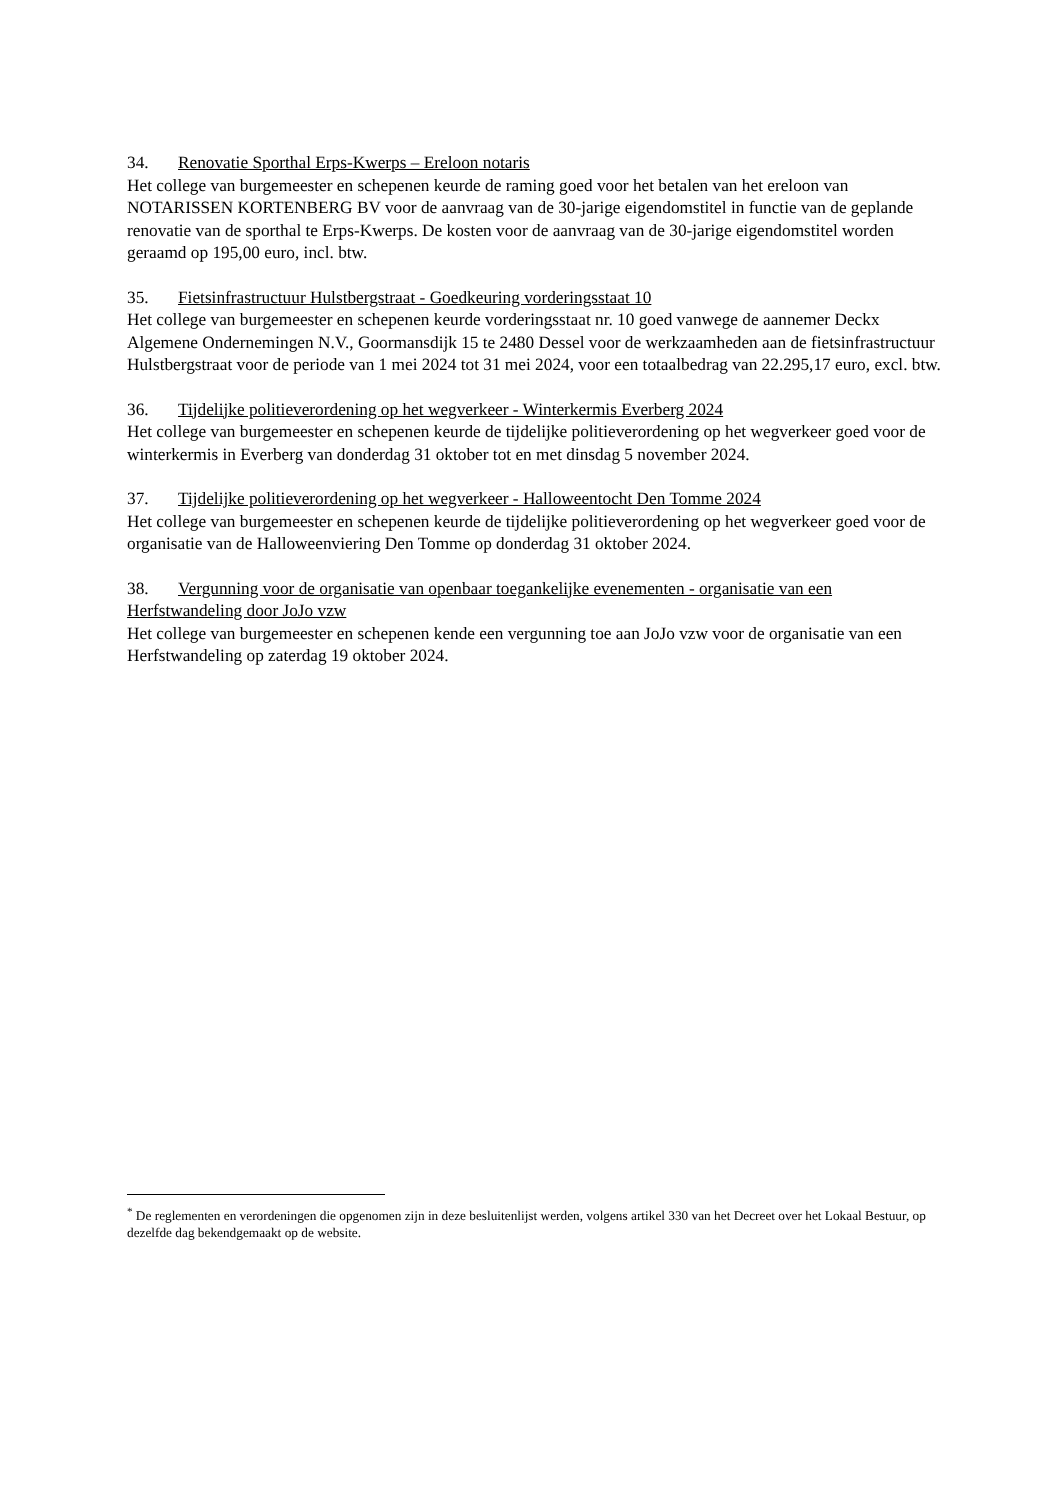34. Renovatie Sporthal Erps-Kwerps – Ereloon notaris
Het college van burgemeester en schepenen keurde de raming goed voor het betalen van het ereloon van NOTARISSEN KORTENBERG BV voor de aanvraag van de 30-jarige eigendomstitel in functie van de geplande renovatie van de sporthal te Erps-Kwerps. De kosten voor de aanvraag van de 30-jarige eigendomstitel worden geraamd op 195,00 euro, incl. btw.
35. Fietsinfrastructuur Hulstbergstraat - Goedkeuring vorderingsstaat 10
Het college van burgemeester en schepenen keurde vorderingsstaat nr. 10 goed vanwege de aannemer Deckx Algemene Ondernemingen N.V., Goormansdijk 15 te 2480 Dessel voor de werkzaamheden aan de fietsinfrastructuur Hulstbergstraat voor de periode van 1 mei 2024 tot 31 mei 2024, voor een totaalbedrag van 22.295,17 euro, excl. btw.
36. Tijdelijke politieverordening op het wegverkeer - Winterkermis Everberg 2024
Het college van burgemeester en schepenen keurde de tijdelijke politieverordening op het wegverkeer goed voor de winterkermis in Everberg van donderdag 31 oktober tot en met dinsdag 5 november 2024.
37. Tijdelijke politieverordening op het wegverkeer - Halloweentocht Den Tomme 2024
Het college van burgemeester en schepenen keurde de tijdelijke politieverordening op het wegverkeer goed voor de organisatie van de Halloweenviering Den Tomme op donderdag 31 oktober 2024.
38. Vergunning voor de organisatie van openbaar toegankelijke evenementen - organisatie van een Herfstwandeling door JoJo vzw
Het college van burgemeester en schepenen kende een vergunning toe aan JoJo vzw voor de organisatie van een Herfstwandeling op zaterdag 19 oktober 2024.
<sup>*</sup> De reglementen en verordeningen die opgenomen zijn in deze besluitenlijst werden, volgens artikel 330 van het Decreet over het Lokaal Bestuur, op dezelfde dag bekendgemaakt op de website.